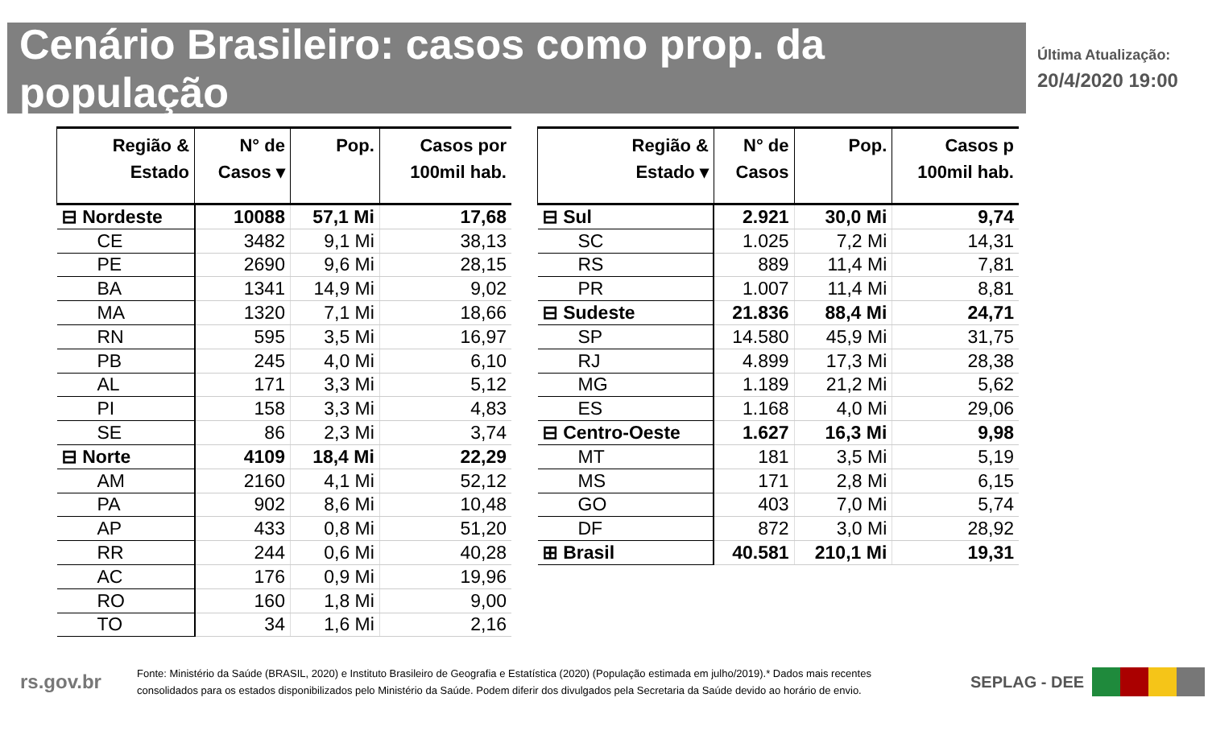Cenário Brasileiro: casos como prop. da população
Última Atualização:
20/4/2020 19:00
| Região & Estado | N° de Casos ▾ | Pop. | Casos por 100mil hab. |
| --- | --- | --- | --- |
| ⊟ Nordeste | 10088 | 57,1 Mi | 17,68 |
| CE | 3482 | 9,1 Mi | 38,13 |
| PE | 2690 | 9,6 Mi | 28,15 |
| BA | 1341 | 14,9 Mi | 9,02 |
| MA | 1320 | 7,1 Mi | 18,66 |
| RN | 595 | 3,5 Mi | 16,97 |
| PB | 245 | 4,0 Mi | 6,10 |
| AL | 171 | 3,3 Mi | 5,12 |
| PI | 158 | 3,3 Mi | 4,83 |
| SE | 86 | 2,3 Mi | 3,74 |
| ⊟ Norte | 4109 | 18,4 Mi | 22,29 |
| AM | 2160 | 4,1 Mi | 52,12 |
| PA | 902 | 8,6 Mi | 10,48 |
| AP | 433 | 0,8 Mi | 51,20 |
| RR | 244 | 0,6 Mi | 40,28 |
| AC | 176 | 0,9 Mi | 19,96 |
| RO | 160 | 1,8 Mi | 9,00 |
| TO | 34 | 1,6 Mi | 2,16 |
| Região & Estado ▾ | N° de Casos | Pop. | Casos p 100mil hab. |
| --- | --- | --- | --- |
| ⊟ Sul | 2.921 | 30,0 Mi | 9,74 |
| SC | 1.025 | 7,2 Mi | 14,31 |
| RS | 889 | 11,4 Mi | 7,81 |
| PR | 1.007 | 11,4 Mi | 8,81 |
| ⊟ Sudeste | 21.836 | 88,4 Mi | 24,71 |
| SP | 14.580 | 45,9 Mi | 31,75 |
| RJ | 4.899 | 17,3 Mi | 28,38 |
| MG | 1.189 | 21,2 Mi | 5,62 |
| ES | 1.168 | 4,0 Mi | 29,06 |
| ⊟ Centro-Oeste | 1.627 | 16,3 Mi | 9,98 |
| MT | 181 | 3,5 Mi | 5,19 |
| MS | 171 | 2,8 Mi | 6,15 |
| GO | 403 | 7,0 Mi | 5,74 |
| DF | 872 | 3,0 Mi | 28,92 |
| ⊞ Brasil | 40.581 | 210,1 Mi | 19,31 |
rs.gov.br
Fonte: Ministério da Saúde (BRASIL, 2020) e Instituto Brasileiro de Geografia e Estatística (2020) (População estimada em julho/2019).* Dados mais recentes consolidados para os estados disponibilizados pelo Ministério da Saúde. Podem diferir dos divulgados pela Secretaria da Saúde devido ao horário de envio.
SEPLAG - DEE